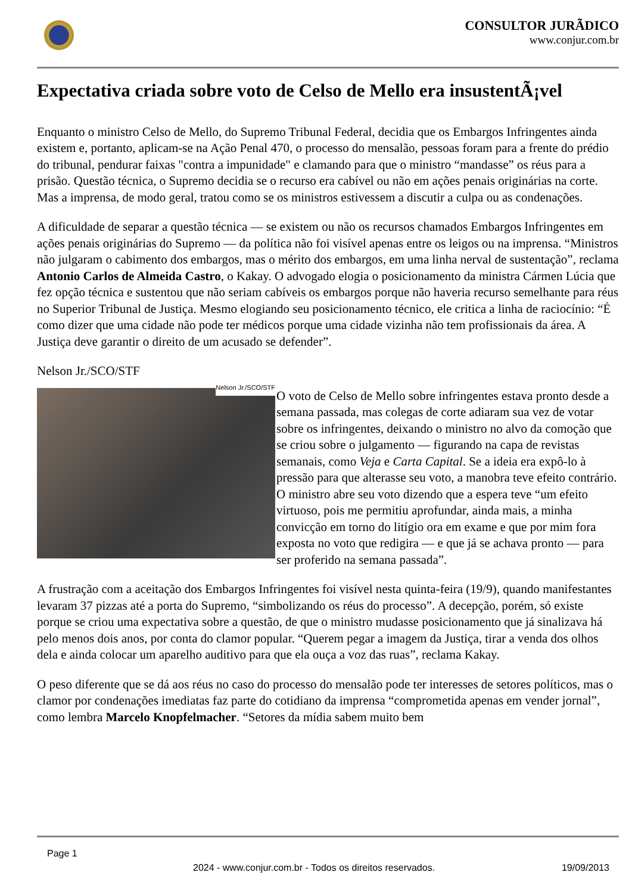CONSULTOR JURÃDICO
www.conjur.com.br
Expectativa criada sobre voto de Celso de Mello era insustentÃ¡vel
Enquanto o ministro Celso de Mello, do Supremo Tribunal Federal, decidia que os Embargos Infringentes ainda existem e, portanto, aplicam-se na Ação Penal 470, o processo do mensalão, pessoas foram para a frente do prédio do tribunal, pendurar faixas "contra a impunidade" e clamando para que o ministro “mandasse” os réus para a prisão. Questão técnica, o Supremo decidia se o recurso era cabível ou não em ações penais originárias na corte. Mas a imprensa, de modo geral, tratou como se os ministros estivessem a discutir a culpa ou as condenações.
A dificuldade de separar a questão técnica — se existem ou não os recursos chamados Embargos Infringentes em ações penais originárias do Supremo — da política não foi visível apenas entre os leigos ou na imprensa. “Ministros não julgaram o cabimento dos embargos, mas o mérito dos embargos, em uma linha nerval de sustentação”, reclama Antonio Carlos de Almeida Castro, o Kakay. O advogado elogia o posicionamento da ministra Cármen Lúcia que fez opção técnica e sustentou que não seriam cabíveis os embargos porque não haveria recurso semelhante para réus no Superior Tribunal de Justiça. Mesmo elogiando seu posicionamento técnico, ele critica a linha de raciocínio: “É como dizer que uma cidade não pode ter médicos porque uma cidade vizinha não tem profissionais da área. A Justiça deve garantir o direito de um acusado se defender”.
Nelson Jr./SCO/STF
Nelson Jr./SCO/STF O voto de Celso de Mello sobre infringentes estava pronto desde a semana passada, mas colegas de corte adiaram sua vez de votar sobre os infringentes, deixando o ministro no alvo da comoção que se criou sobre o julgamento — figurando na capa de revistas semanais, como Veja e Carta Capital. Se a ideia era expô-lo à pressão para que alterasse seu voto, a manobra teve efeito contrário. O ministro abre seu voto dizendo que a espera teve “um efeito virtuoso, pois me permitiu aprofundar, ainda mais, a minha convicção em torno do litígio ora em exame e que por mim fora exposta no voto que redigira — e que já se achava pronto — para ser proferido na semana passada”.
A frustração com a aceitação dos Embargos Infringentes foi visível nesta quinta-feira (19/9), quando manifestantes levaram 37 pizzas até a porta do Supremo, “simbolizando os réus do processo”. A decepção, porém, só existe porque se criou uma expectativa sobre a questão, de que o ministro mudasse posicionamento que já sinalizava há pelo menos dois anos, por conta do clamor popular. “Querem pegar a imagem da Justiça, tirar a venda dos olhos dela e ainda colocar um aparelho auditivo para que ela ouça a voz das ruas”, reclama Kakay.
O peso diferente que se dá aos réus no caso do processo do mensalão pode ter interesses de setores políticos, mas o clamor por condenações imediatas faz parte do cotidiano da imprensa “comprometida apenas em vender jornal”, como lembra Marcelo Knopfelmacher. “Setores da mídia sabem muito bem
Page 1
2024 - www.conjur.com.br - Todos os direitos reservados. 19/09/2013